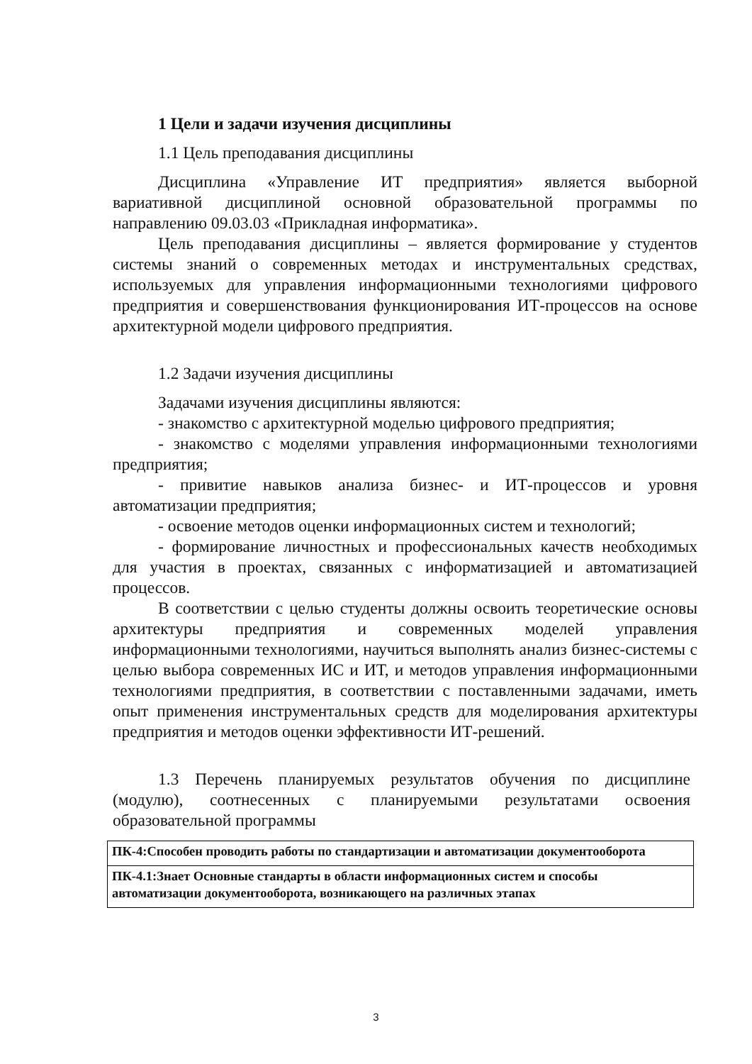1 Цели и задачи изучения дисциплины
1.1 Цель преподавания дисциплины
Дисциплина «Управление ИТ предприятия» является выборной вариативной дисциплиной основной образовательной программы по направлению 09.03.03 «Прикладная информатика».
Цель преподавания дисциплины – является формирование у студентов системы знаний о современных методах и инструментальных средствах, используемых для управления информационными технологиями цифрового предприятия и совершенствования функционирования ИТ-процессов на основе архитектурной модели цифрового предприятия.
1.2 Задачи изучения дисциплины
Задачами изучения дисциплины являются:
- знакомство с архитектурной моделью цифрового предприятия;
- знакомство с моделями управления информационными технологиями предприятия;
- привитие навыков анализа бизнес- и ИТ-процессов и уровня автоматизации предприятия;
- освоение методов оценки информационных систем и технологий;
- формирование личностных и профессиональных качеств необходимых для участия в проектах, связанных с информатизацией и автоматизацией процессов.
В соответствии с целью студенты должны освоить теоретические основы архитектуры предприятия и современных моделей управления информационными технологиями, научиться выполнять анализ бизнес-системы с целью выбора современных ИС и ИТ, и методов управления информационными технологиями предприятия, в соответствии с поставленными задачами, иметь опыт применения инструментальных средств для моделирования архитектуры предприятия и методов оценки эффективности ИТ-решений.
1.3 Перечень планируемых результатов обучения по дисциплине (модулю), соотнесенных с планируемыми результатами освоения образовательной программы
| ПК-4:Способен проводить работы по стандартизации и автоматизации документооборота |
| ПК-4.1:Знает Основные стандарты в области информационных систем и способы автоматизации документооборота, возникающего на различных этапах |
3